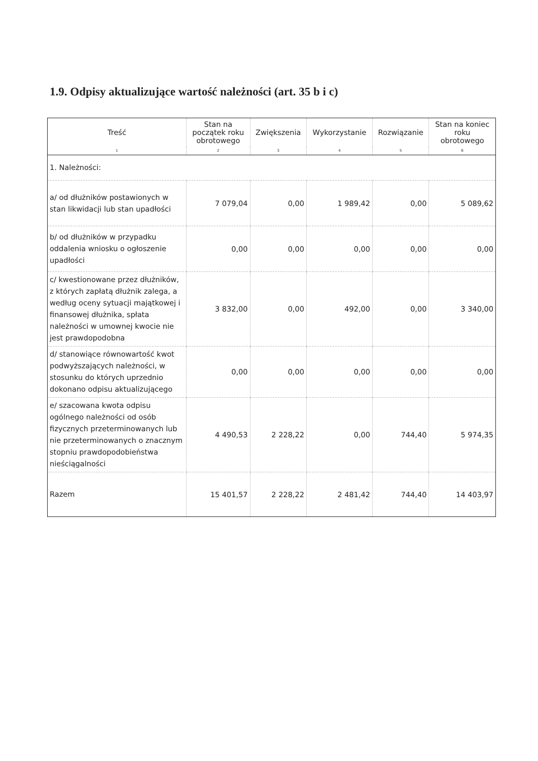1.9. Odpisy aktualizujące wartość należności (art. 35 b i c)
| Treść | Stan na początek roku obrotowego | Zwiększenia | Wykorzystanie | Rozwiązanie | Stan na koniec roku obrotowego |
| --- | --- | --- | --- | --- | --- |
| 1 | 2 | 3 | 4 | 5 | 6 |
| 1. Należności: | | | | | |
| a/ od dłużników postawionych w stan likwidacji lub stan upadłości | 7 079,04 | 0,00 | 1 989,42 | 0,00 | 5 089,62 |
| b/ od dłużników w przypadku oddalenia wniosku o ogłoszenie upadłości | 0,00 | 0,00 | 0,00 | 0,00 | 0,00 |
| c/ kwestionowane przez dłużników, z których zapłatą dłużnik zalega, a według oceny sytuacji majątkowej i finansowej dłużnika, spłata należności w umownej kwocie nie jest prawdopodobna | 3 832,00 | 0,00 | 492,00 | 0,00 | 3 340,00 |
| d/ stanowiące równowartość kwot podwyższających należności, w stosunku do których uprzednio dokonano odpisu aktualizującego | 0,00 | 0,00 | 0,00 | 0,00 | 0,00 |
| e/ szacowana kwota odpisu ogólnego należności od osób fizycznych przeterminowanych lub nie przeterminowanych o znacznym stopniu prawdopodobieństwa nieściągalności | 4 490,53 | 2 228,22 | 0,00 | 744,40 | 5 974,35 |
| Razem | 15 401,57 | 2 228,22 | 2 481,42 | 744,40 | 14 403,97 |